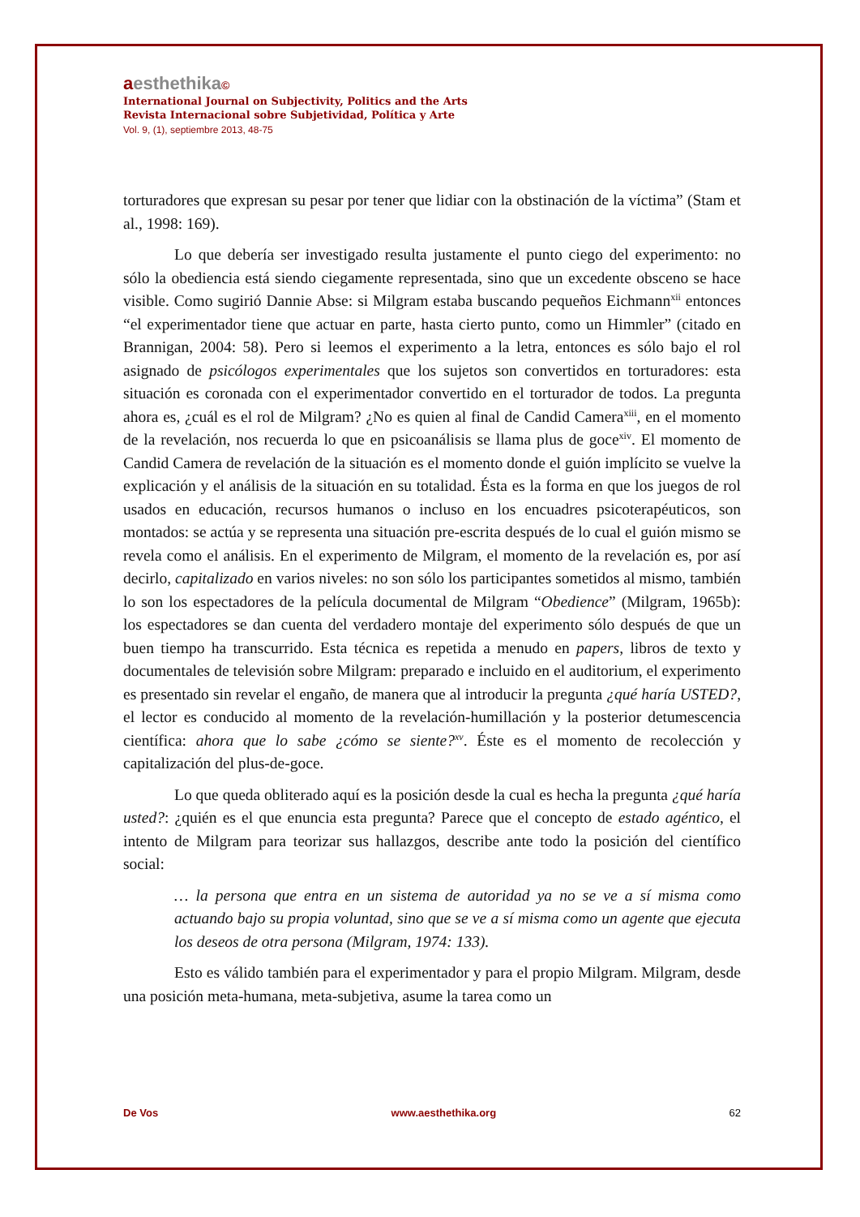aesthethika©
International Journal on Subjectivity, Politics and the Arts
Revista Internacional sobre Subjetividad, Política y Arte
Vol. 9, (1), septiembre 2013, 48-75
torturadores que expresan su pesar por tener que lidiar con la obstinación de la víctima” (Stam et al., 1998: 169).
Lo que debería ser investigado resulta justamente el punto ciego del experimento: no sólo la obediencia está siendo ciegamente representada, sino que un excedente obsceno se hace visible. Como sugirió Dannie Abse: si Milgram estaba buscando pequeños Eichmann<sup>xii</sup> entonces “el experimentador tiene que actuar en parte, hasta cierto punto, como un Himmler” (citado en Brannigan, 2004: 58). Pero si leemos el experimento a la letra, entonces es sólo bajo el rol asignado de psicólogos experimentales que los sujetos son convertidos en torturadores: esta situación es coronada con el experimentador convertido en el torturador de todos. La pregunta ahora es, ¿cuál es el rol de Milgram? ¿No es quien al final de Candid Camera<sup>xiii</sup>, en el momento de la revelación, nos recuerda lo que en psicoanálisis se llama plus de goce<sup>xiv</sup>. El momento de Candid Camera de revelación de la situación es el momento donde el guión implícito se vuelve la explicación y el análisis de la situación en su totalidad. Ésta es la forma en que los juegos de rol usados en educación, recursos humanos o incluso en los encuadres psicoterapéuticos, son montados: se actúa y se representa una situación pre-escrita después de lo cual el guión mismo se revela como el análisis. En el experimento de Milgram, el momento de la revelación es, por así decirlo, capitalizado en varios niveles: no son sólo los participantes sometidos al mismo, también lo son los espectadores de la película documental de Milgram “Obedience” (Milgram, 1965b): los espectadores se dan cuenta del verdadero montaje del experimento sólo después de que un buen tiempo ha transcurrido. Esta técnica es repetida a menudo en papers, libros de texto y documentales de televisión sobre Milgram: preparado e incluido en el auditorium, el experimento es presentado sin revelar el engaño, de manera que al introducir la pregunta ¿qué haría USTED?, el lector es conducido al momento de la revelación-humillación y la posterior detumescencia científica: ahora que lo sabe ¿cómo se siente?<sup>xv</sup>. Éste es el momento de recolección y capitalización del plus-de-goce.
Lo que queda obliterado aquí es la posición desde la cual es hecha la pregunta ¿qué haría usted?: ¿quién es el que enuncia esta pregunta? Parece que el concepto de estado agéntico, el intento de Milgram para teorizar sus hallazgos, describe ante todo la posición del científico social:
… la persona que entra en un sistema de autoridad ya no se ve a sí misma como actuando bajo su propia voluntad, sino que se ve a sí misma como un agente que ejecuta los deseos de otra persona (Milgram, 1974: 133).
Esto es válido también para el experimentador y para el propio Milgram. Milgram, desde una posición meta-humana, meta-subjetiva, asume la tarea como un
De Vos www.aesthethika.org 62